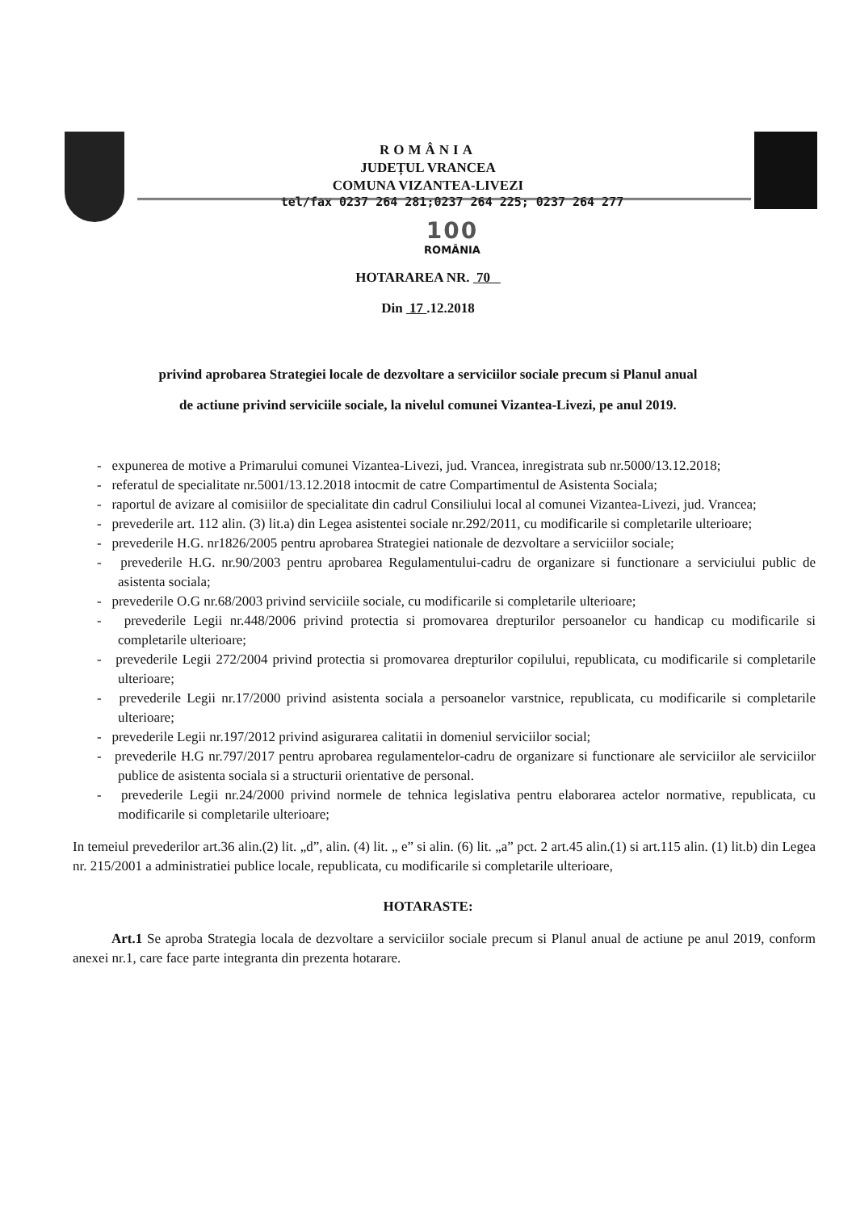ROMÂNIA
JUDEȚUL VRANCEA
COMUNA VIZANTEA-LIVEZI
tel/fax 0237 264 281;0237 264 225; 0237 264 277
100
ROMÂNIA
HOTARAREA NR. 70
Din 17 .12.2018
privind aprobarea Strategiei locale de dezvoltare a serviciilor sociale precum si Planul anual
de actiune privind serviciile sociale, la nivelul comunei Vizantea-Livezi, pe anul 2019.
- expunerea de motive a Primarului comunei Vizantea-Livezi, jud. Vrancea, inregistrata sub nr.5000/13.12.2018;
- referatul de specialitate nr.5001/13.12.2018 intocmit de catre Compartimentul de Asistenta Sociala;
- raportul de avizare al comisiilor de specialitate din cadrul Consiliului local al comunei Vizantea-Livezi, jud. Vrancea;
- prevederile art. 112 alin. (3) lit.a) din Legea asistentei sociale nr.292/2011, cu modificarile si completarile ulterioare;
- prevederile H.G. nr1826/2005 pentru aprobarea Strategiei nationale de dezvoltare a serviciilor sociale;
- prevederile H.G. nr.90/2003 pentru aprobarea Regulamentului-cadru de organizare si functionare a serviciului public de asistenta sociala;
- prevederile O.G nr.68/2003 privind serviciile sociale, cu modificarile si completarile ulterioare;
- prevederile Legii nr.448/2006 privind protectia si promovarea drepturilor persoanelor cu handicap cu modificarile si completarile ulterioare;
- prevederile Legii 272/2004 privind protectia si promovarea drepturilor copilului, republicata, cu modificarile si completarile ulterioare;
- prevederile Legii nr.17/2000 privind asistenta sociala a persoanelor varstnice, republicata, cu modificarile si completarile ulterioare;
- prevederile Legii nr.197/2012 privind asigurarea calitatii in domeniul serviciilor social;
- prevederile H.G nr.797/2017 pentru aprobarea regulamentelor-cadru de organizare si functionare ale serviciilor ale serviciilor publice de asistenta sociala si a structurii orientative de personal.
- prevederile Legii nr.24/2000 privind normele de tehnica legislativa pentru elaborarea actelor normative, republicata, cu modificarile si completarile ulterioare;
In temeiul prevederilor art.36 alin.(2) lit. „d”, alin. (4) lit. „ e” si alin. (6) lit. „a” pct. 2 art.45 alin.(1) si art.115 alin. (1) lit.b) din Legea nr. 215/2001 a administratiei publice locale, republicata, cu modificarile si completarile ulterioare,
HOTARASTE:
Art.1 Se aproba Strategia locala de dezvoltare a serviciilor sociale precum si Planul anual de actiune pe anul 2019, conform anexei nr.1, care face parte integranta din prezenta hotarare.